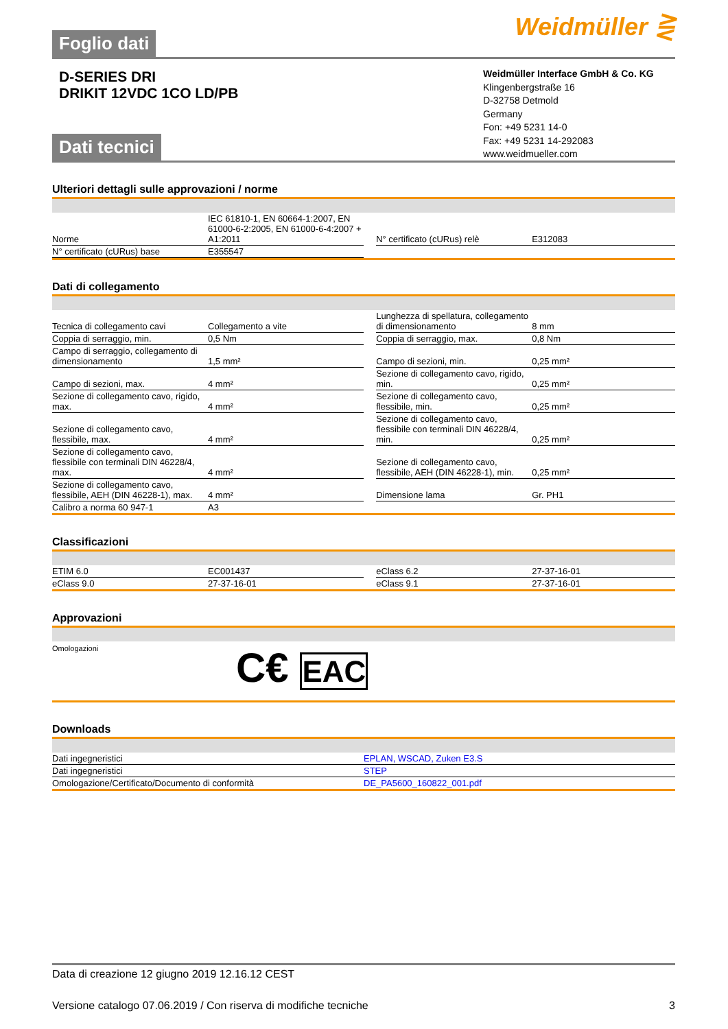Foglio dati
Weidmüller ⋛
D-SERIES DRI
DRIKIT 12VDC 1CO LD/PB
Weidmüller Interface GmbH & Co. KG
Klingenbergstraße 16
D-32758 Detmold
Germany
Fon: +49 5231 14-0
Fax: +49 5231 14-292083
www.weidmueller.com
Dati tecnici
Ulteriori dettagli sulle approvazioni / norme
| Norme | IEC 61810-1, EN 60664-1:2007, EN 61000-6-2:2005, EN 61000-6-4:2007 + A1:2011 | | N° certificato (cURus) relè | E312083 |
| N° certificato (cURus) base | E355547 | | | |
Dati di collegamento
| Tecnica di collegamento cavi | Collegamento a vite | | Lunghezza di spellatura, collegamento di dimensionamento | 8 mm |
| Coppia di serraggio, min. | 0,5 Nm | | Coppia di serraggio, max. | 0,8 Nm |
| Campo di serraggio, collegamento di dimensionamento | 1,5 mm² | | Campo di sezioni, min. | 0,25 mm² |
| Campo di sezioni, max. | 4 mm² | | Sezione di collegamento cavo, rigido, min. | 0,25 mm² |
| Sezione di collegamento cavo, rigido, max. | 4 mm² | | Sezione di collegamento cavo, flessibile, min. | 0,25 mm² |
| Sezione di collegamento cavo, flessibile, max. | 4 mm² | | Sezione di collegamento cavo, flessibile con terminali DIN 46228/4, min. | 0,25 mm² |
| Sezione di collegamento cavo, flessibile con terminali DIN 46228/4, max. | 4 mm² | | Sezione di collegamento cavo, flessibile, AEH (DIN 46228-1), min. | 0,25 mm² |
| Sezione di collegamento cavo, flessibile, AEH (DIN 46228-1), max. | 4 mm² | | Dimensione lama | Gr. PH1 |
| Calibro a norma 60 947-1 | A3 | | | |
Classificazioni
| ETIM 6.0 | EC001437 | | eClass 6.2 | 27-37-16-01 |
| eClass 9.0 | 27-37-16-01 | | eClass 9.1 | 27-37-16-01 |
Approvazioni
Omologazioni
C€ EAC
Downloads
| Dati ingegneristici | EPLAN, WSCAD, Zuken E3.S |
| Dati ingegneristici | STEP |
| Omologazione/Certificato/Documento di conformità | DE_PA5600_160822_001.pdf |
Data di creazione 12 giugno 2019 12.16.12 CEST
Versione catalogo 07.06.2019 / Con riserva di modifiche tecniche 3